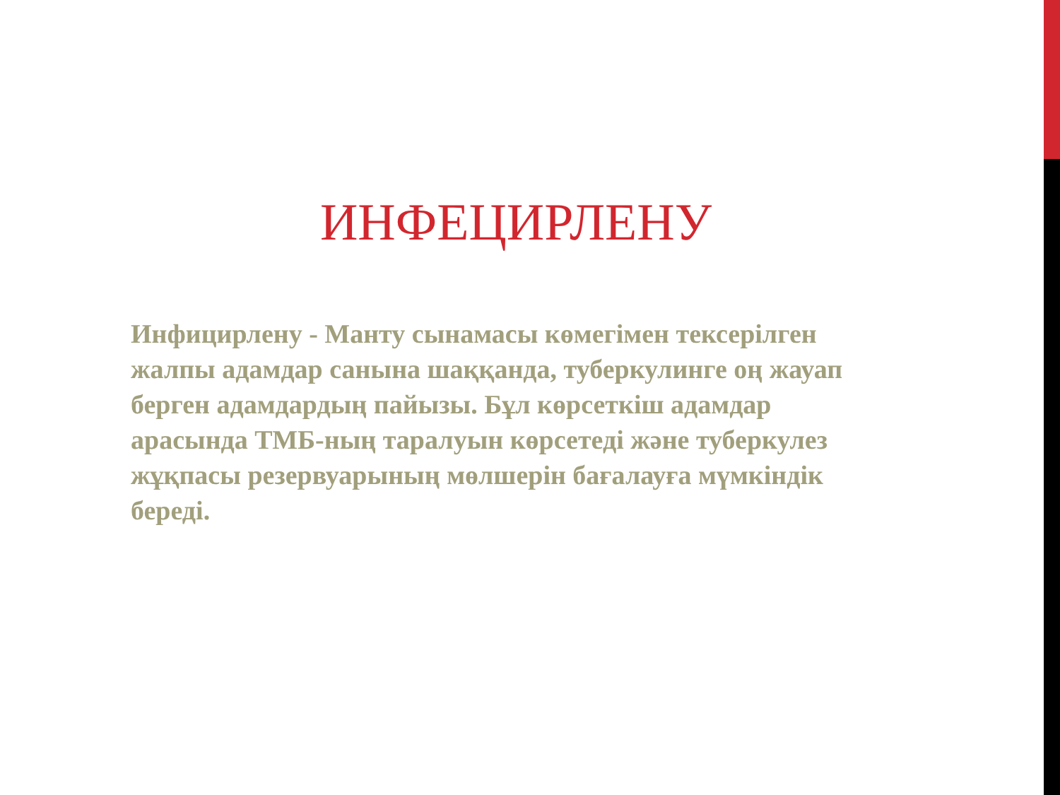ИНФЕЦИРЛЕНУ
Инфицирлену - Манту сынамасы көмегімен тексерілген жалпы адамдар санына шаққанда, туберкулинге оң жауап берген адамдардың пайызы. Бұл көрсеткіш адамдар арасында ТМБ-ның таралуын көрсетеді және туберкулез жұқпасы резервуарының мөлшерін бағалауға мүмкіндік береді.